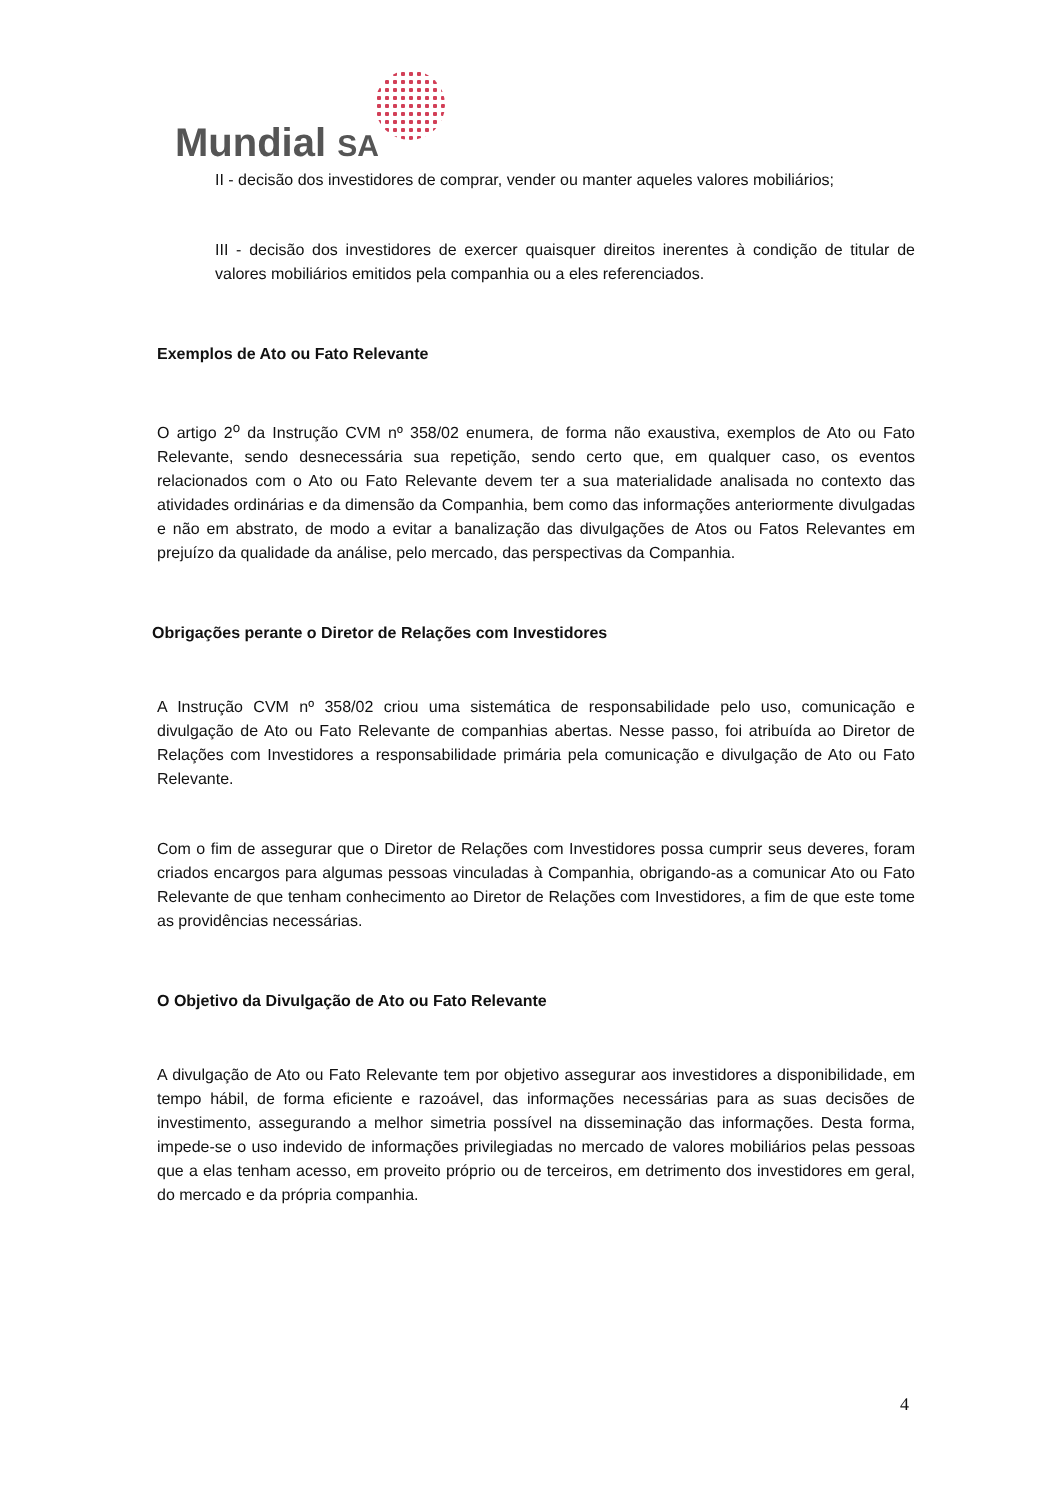Mundial SA
II - decisão dos investidores de comprar, vender ou manter aqueles valores mobiliários;
III - decisão dos investidores de exercer quaisquer direitos inerentes à condição de titular de valores mobiliários emitidos pela companhia ou a eles referenciados.
Exemplos de Ato ou Fato Relevante
O artigo 2<sup>o</sup> da Instrução CVM nº 358/02 enumera, de forma não exaustiva, exemplos de Ato ou Fato Relevante, sendo desnecessária sua repetição, sendo certo que, em qualquer caso, os eventos relacionados com o Ato ou Fato Relevante devem ter a sua materialidade analisada no contexto das atividades ordinárias e da dimensão da Companhia, bem como das informações anteriormente divulgadas e não em abstrato, de modo a evitar a banalização das divulgações de Atos ou Fatos Relevantes em prejuízo da qualidade da análise, pelo mercado, das perspectivas da Companhia.
Obrigações perante o Diretor de Relações com Investidores
A Instrução CVM nº 358/02 criou uma sistemática de responsabilidade pelo uso, comunicação e divulgação de Ato ou Fato Relevante de companhias abertas. Nesse passo, foi atribuída ao Diretor de Relações com Investidores a responsabilidade primária pela comunicação e divulgação de Ato ou Fato Relevante.
Com o fim de assegurar que o Diretor de Relações com Investidores possa cumprir seus deveres, foram criados encargos para algumas pessoas vinculadas à Companhia, obrigando-as a comunicar Ato ou Fato Relevante de que tenham conhecimento ao Diretor de Relações com Investidores, a fim de que este tome as providências necessárias.
O Objetivo da Divulgação de Ato ou Fato Relevante
A divulgação de Ato ou Fato Relevante tem por objetivo assegurar aos investidores a disponibilidade, em tempo hábil, de forma eficiente e razoável, das informações necessárias para as suas decisões de investimento, assegurando a melhor simetria possível na disseminação das informações. Desta forma, impede-se o uso indevido de informações privilegiadas no mercado de valores mobiliários pelas pessoas que a elas tenham acesso, em proveito próprio ou de terceiros, em detrimento dos investidores em geral, do mercado e da própria companhia.
4